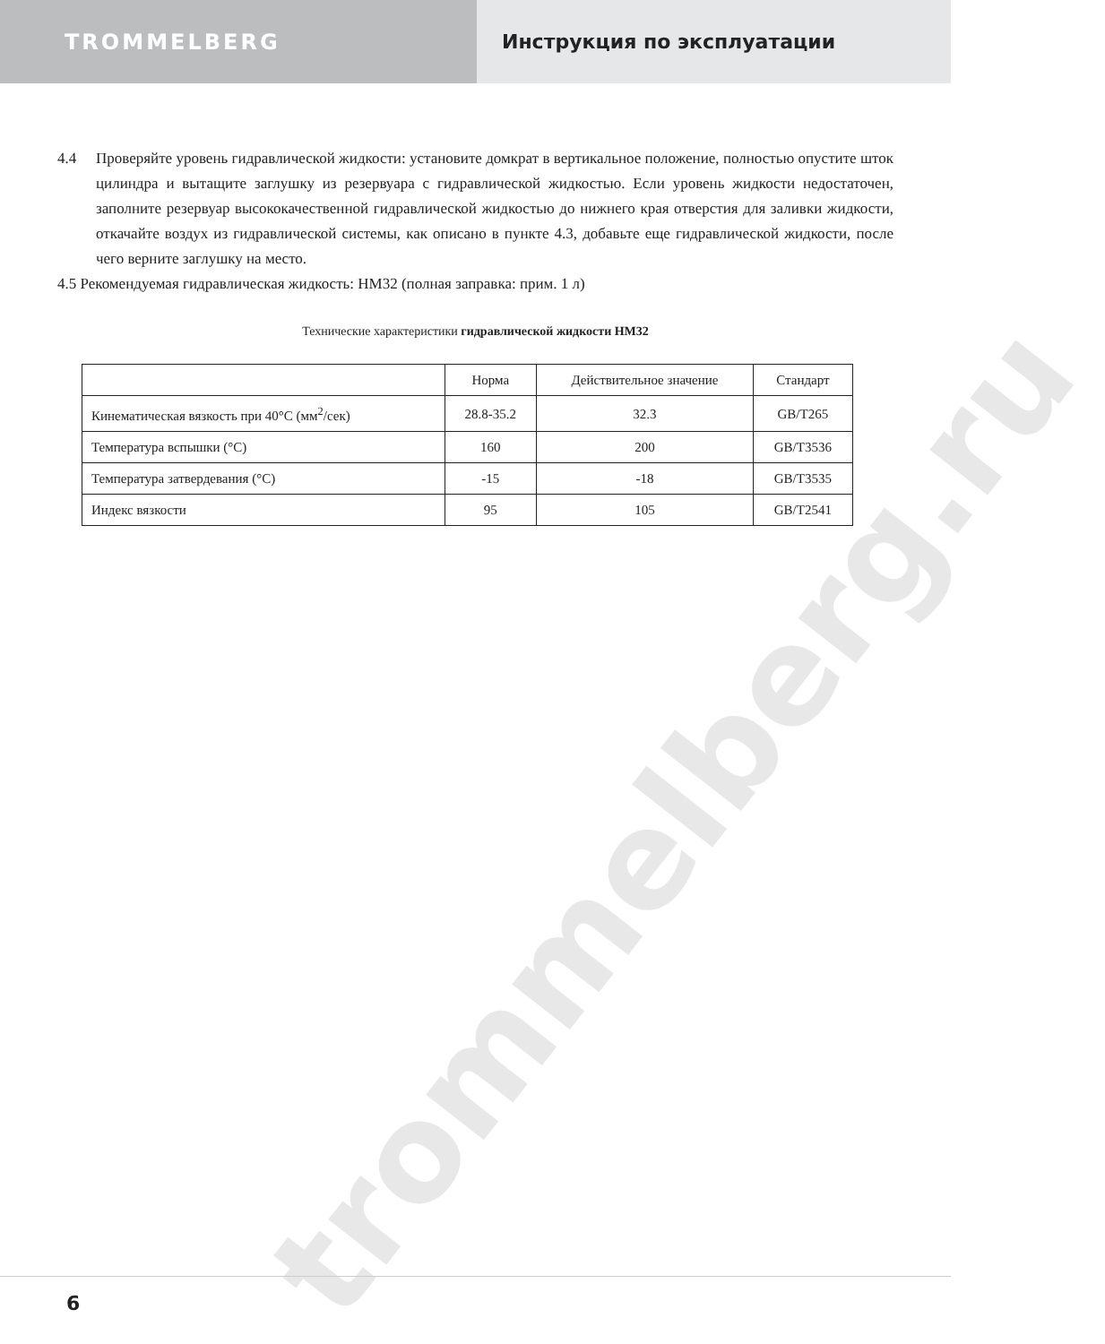TROMMELBERG Инструкция по эксплуатации
trommelberg.ru
4.4 Проверяйте уровень гидравлической жидкости: установите домкрат в вертикальное положение, полностью опустите шток цилиндра и вытащите заглушку из резервуара с гидравлической жидкостью. Если уровень жидкости недостаточен, заполните резервуар высококачественной гидравлической жидкостью до нижнего края отверстия для заливки жидкости, откачайте воздух из гидравлической системы, как описано в пункте 4.3, добавьте еще гидравлической жидкости, после чего верните заглушку на место.
4.5 Рекомендуемая гидравлическая жидкость: HM32 (полная заправка: прим. 1 л)
Технические характеристики гидравлической жидкости HM32
| | Норма | Действительное значение | Стандарт |
| Кинематическая вязкость при 40°C (мм<sup>2</sup>/сек) | 28.8-35.2 | 32.3 | GB/T265 |
| Температура вспышки (°C) | 160 | 200 | GB/T3536 |
| Температура затвердевания (°C) | -15 | -18 | GB/T3535 |
| Индекс вязкости | 95 | 105 | GB/T2541 |
6